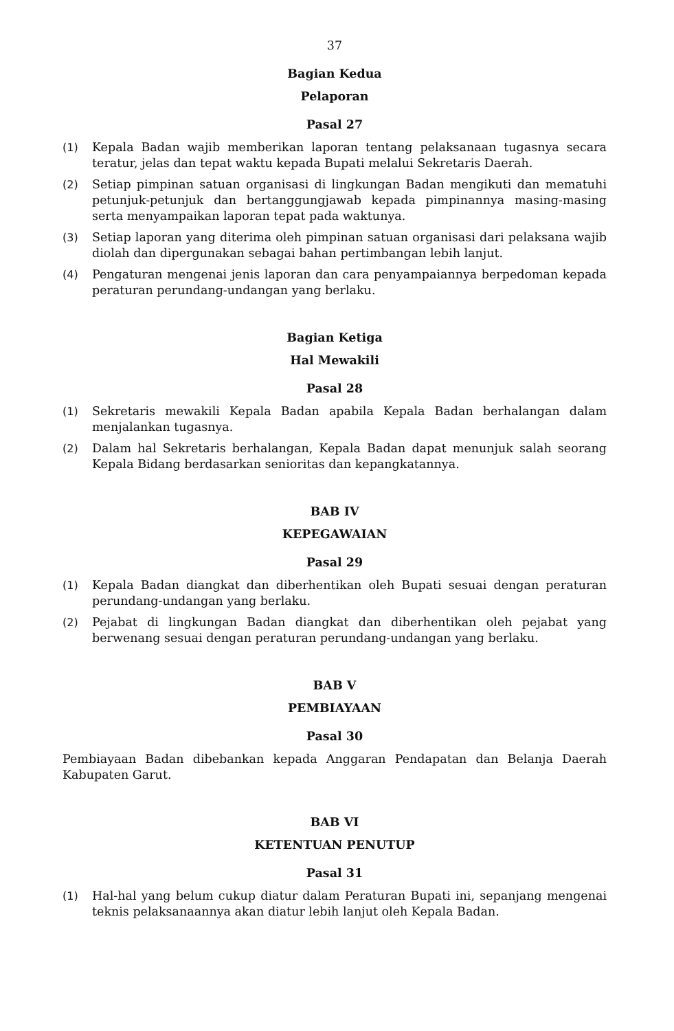37
Bagian Kedua
Pelaporan
Pasal 27
(1) Kepala Badan wajib memberikan laporan tentang pelaksanaan tugasnya secara teratur, jelas dan tepat waktu kepada Bupati melalui Sekretaris Daerah.
(2) Setiap pimpinan satuan organisasi di lingkungan Badan mengikuti dan mematuhi petunjuk-petunjuk dan bertanggungjawab kepada pimpinannya masing-masing serta menyampaikan laporan tepat pada waktunya.
(3) Setiap laporan yang diterima oleh pimpinan satuan organisasi dari pelaksana wajib diolah dan dipergunakan sebagai bahan pertimbangan lebih lanjut.
(4) Pengaturan mengenai jenis laporan dan cara penyampaiannya berpedoman kepada peraturan perundang-undangan yang berlaku.
Bagian Ketiga
Hal Mewakili
Pasal 28
(1) Sekretaris mewakili Kepala Badan apabila Kepala Badan berhalangan dalam menjalankan tugasnya.
(2) Dalam hal Sekretaris berhalangan, Kepala Badan dapat menunjuk salah seorang Kepala Bidang berdasarkan senioritas dan kepangkatannya.
BAB IV
KEPEGAWAIAN
Pasal 29
(1) Kepala Badan diangkat dan diberhentikan oleh Bupati sesuai dengan peraturan perundang-undangan yang berlaku.
(2) Pejabat di lingkungan Badan diangkat dan diberhentikan oleh pejabat yang berwenang sesuai dengan peraturan perundang-undangan yang berlaku.
BAB V
PEMBIAYAAN
Pasal 30
Pembiayaan Badan dibebankan kepada Anggaran Pendapatan dan Belanja Daerah Kabupaten Garut.
BAB VI
KETENTUAN PENUTUP
Pasal 31
(1) Hal-hal yang belum cukup diatur dalam Peraturan Bupati ini, sepanjang mengenai teknis pelaksanaannya akan diatur lebih lanjut oleh Kepala Badan.